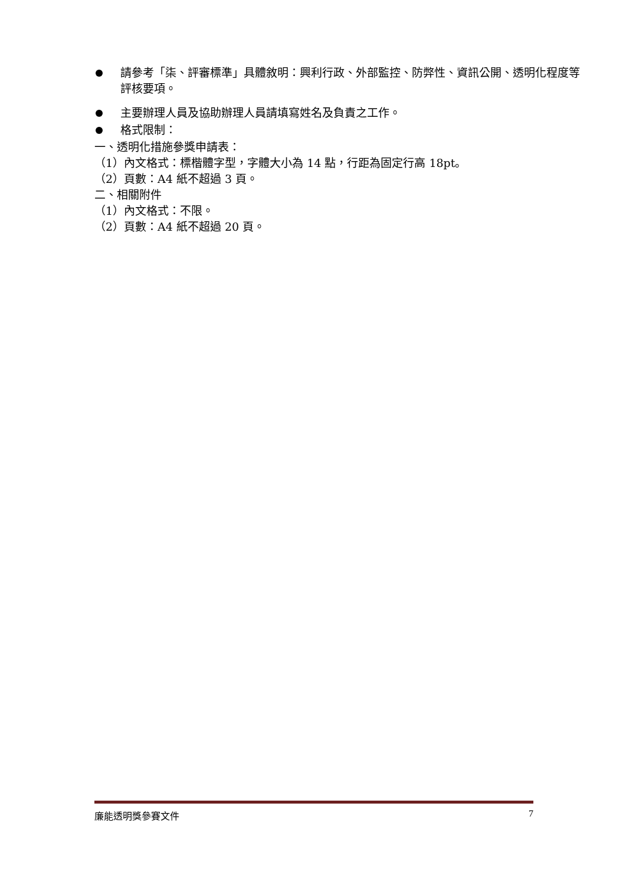請參考「柒、評審標準」具體敘明：興利行政、外部監控、防弊性、資訊公開、透明化程度等評核要項。
主要辦理人員及協助辦理人員請填寫姓名及負責之工作。
格式限制：
一、透明化措施參獎申請表：
（1）內文格式：標楷體字型，字體大小為 14 點，行距為固定行高 18pt。
（2）頁數：A4 紙不超過 3 頁。
二、相關附件
（1）內文格式：不限。
（2）頁數：A4 紙不超過 20 頁。
廉能透明獎參賽文件 7